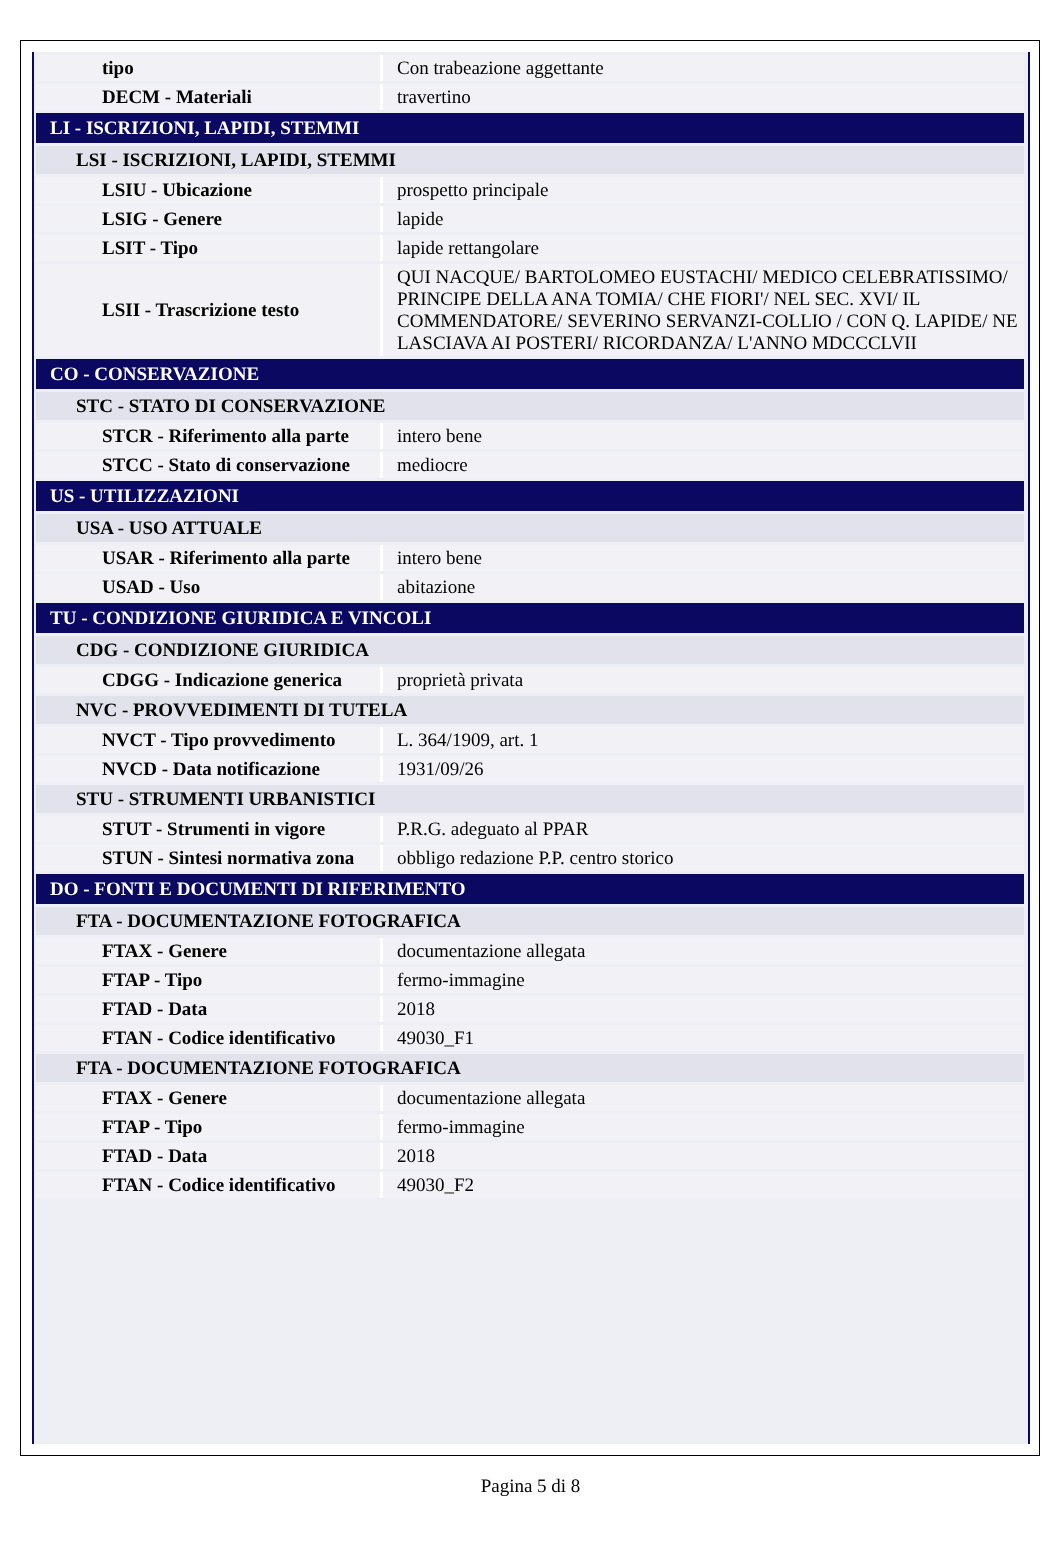| tipo | Con trabeazione aggettante |
| DECM - Materiali | travertino |
| LI - ISCRIZIONI, LAPIDI, STEMMI | |
| LSI - ISCRIZIONI, LAPIDI, STEMMI | |
| LSIU - Ubicazione | prospetto principale |
| LSIG - Genere | lapide |
| LSIT - Tipo | lapide rettangolare |
| LSII - Trascrizione testo | QUI NACQUE/ BARTOLOMEO EUSTACHI/ MEDICO CELEBRATISSIMO/ PRINCIPE DELLA ANA TOMIA/ CHE FIORI'/ NEL SEC. XVI/ IL COMMENDATORE/ SEVERINO SERVANZI-COLLIO / CON Q. LAPIDE/ NE LASCIAVA AI POSTERI/ RICORDANZA/ L'ANNO MDCCCLVII |
| CO - CONSERVAZIONE | |
| STC - STATO DI CONSERVAZIONE | |
| STCR - Riferimento alla parte | intero bene |
| STCC - Stato di conservazione | mediocre |
| US - UTILIZZAZIONI | |
| USA - USO ATTUALE | |
| USAR - Riferimento alla parte | intero bene |
| USAD - Uso | abitazione |
| TU - CONDIZIONE GIURIDICA E VINCOLI | |
| CDG - CONDIZIONE GIURIDICA | |
| CDGG - Indicazione generica | proprietà privata |
| NVC - PROVVEDIMENTI DI TUTELA | |
| NVCT - Tipo provvedimento | L. 364/1909, art. 1 |
| NVCD - Data notificazione | 1931/09/26 |
| STU - STRUMENTI URBANISTICI | |
| STUT - Strumenti in vigore | P.R.G. adeguato al PPAR |
| STUN - Sintesi normativa zona | obbligo redazione P.P. centro storico |
| DO - FONTI E DOCUMENTI DI RIFERIMENTO | |
| FTA - DOCUMENTAZIONE FOTOGRAFICA | |
| FTAX - Genere | documentazione allegata |
| FTAP - Tipo | fermo-immagine |
| FTAD - Data | 2018 |
| FTAN - Codice identificativo | 49030_F1 |
| FTA - DOCUMENTAZIONE FOTOGRAFICA | |
| FTAX - Genere | documentazione allegata |
| FTAP - Tipo | fermo-immagine |
| FTAD - Data | 2018 |
| FTAN - Codice identificativo | 49030_F2 |
Pagina 5 di 8